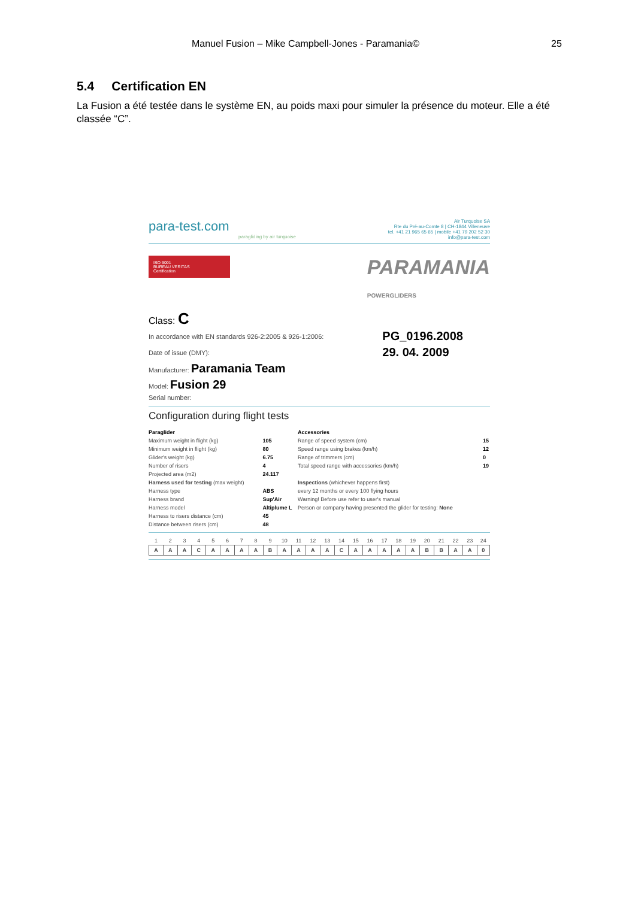Manuel Fusion – Mike Campbell-Jones - Paramania© 25
5.4 Certification EN
La Fusion a été testée dans le système EN, au poids maxi pour simuler la présence du moteur. Elle a été classée “C”.
Air Turquoise SA
Rte du Pré-au-Comte 8 | CH-1844 Villeneuve
tel. +41 21 965 65 65 | mobile +41 79 202 52 30
info@para-test.com
para-test.com
paragliding by air turquoise
ISO 9001
BUREAU VERITAS
Certification PARAMANIA
POWERGLIDERS
Class: C
| In accordance with EN standards 926-2:2005 & 926-1:2006: | PG_0196.2008 |
| Date of issue (DMY): | 29. 04. 2009 |
| Manufacturer: Paramania Team | |
| Model: Fusion 29 | |
| Serial number: | |
Configuration during flight tests
| Paraglider | | Accessories | |
| Maximum weight in flight (kg) | 105 | Range of speed system (cm) | 15 |
| Minimum weight in flight (kg) | 80 | Speed range using brakes (km/h) | 12 |
| Glider's weight (kg) | 6.75 | Range of trimmers (cm) | 0 |
| Number of risers | 4 | Total speed range with accessories (km/h) | 19 |
| Projected area (m2) | 24.117 | | |
| Harness used for testing (max weight) | | Inspections (whichever happens first) | |
| Harness type | ABS | every 12 months or every 100 flying hours | |
| Harness brand | Sup'Air | Warning! Before use refer to user's manual | |
| Harness model | Altiplume L | Person or company having presented the glider for testing: None | |
| Harness to risers distance (cm) | 45 | | |
| Distance between risers (cm) | 48 | | |
| 1 | 2 | 3 | 4 | 5 | 6 | 7 | 8 | 9 | 10 | 11 | 12 | 13 | 14 | 15 | 16 | 17 | 18 | 19 | 20 | 21 | 22 | 23 | 24 |
| A | A | A | C | A | A | A | A | B | A | A | A | A | C | A | A | A | A | A | B | B | A | A | 0 |